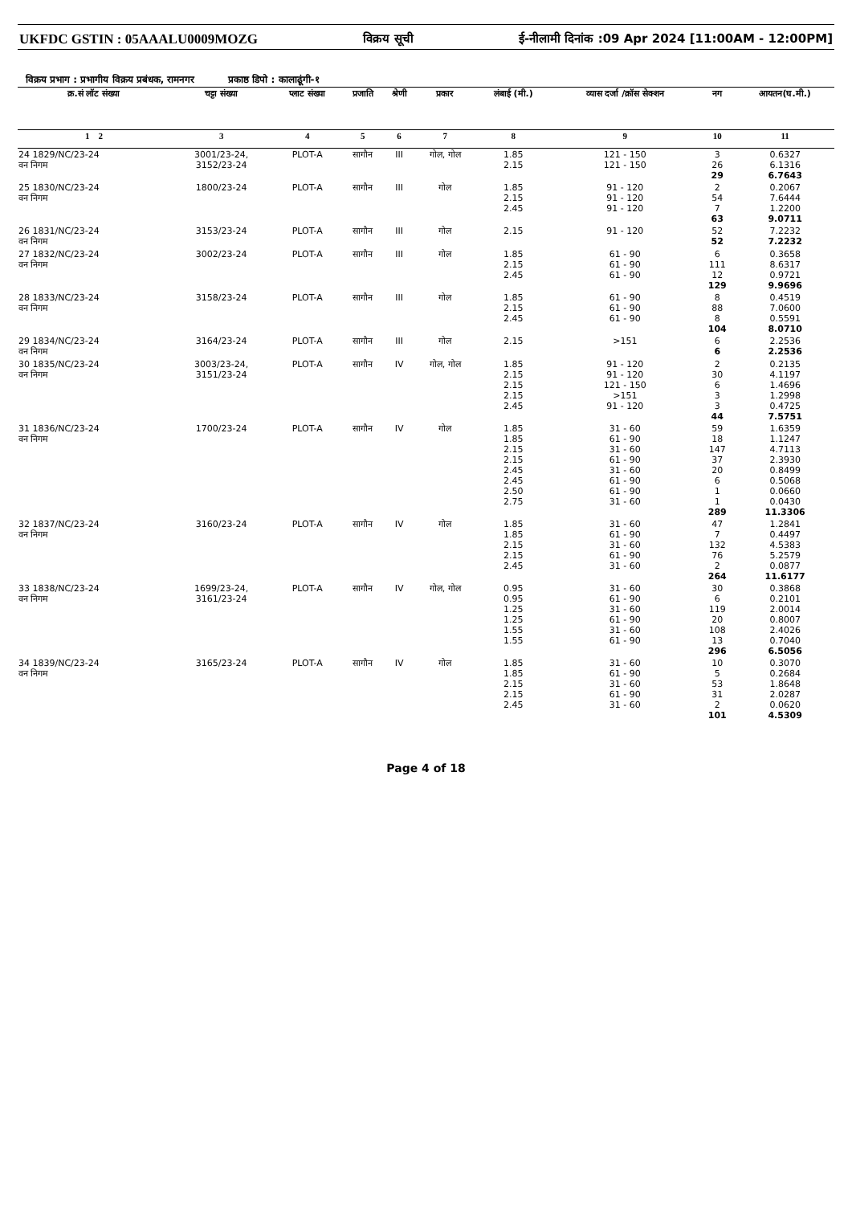UKFDC GSTIN : 05AAALU0009MOZG विक्रय सूची ई-नीलामी दिनांक :09 Apr 2024 [11:00AM - 12:00PM]
विक्रय प्रभाग : प्रभागीय विक्रय प्रबंधक, रामनगर प्रकाष्ठ डिपो : कालाढूंगी-१
| क्र.सं लॉट संख्या | चट्टा संख्या | प्लाट संख्या | प्रजाति | श्रेणी | प्रकार | लंबाई (मी.) | व्यास दर्जा /क्रॉस सेक्शन | नग | आयतन(घ.मी.) |
| --- | --- | --- | --- | --- | --- | --- | --- | --- | --- |
| 1 2 | 3 | 4 | 5 | 6 | 7 | 8 | 9 | 10 | 11 |
| 24 1829/NC/23-24 वन निगम | 3001/23-24, 3152/23-24 | PLOT-A | सागौन | III | गोल, गोल | 1.85 2.15 | 121 - 150 121 - 150 | 3 26 29 | 0.6327 6.1316 6.7643 |
| 25 1830/NC/23-24 वन निगम | 1800/23-24 | PLOT-A | सागौन | III | गोल | 1.85 2.15 2.45 | 91 - 120 91 - 120 91 - 120 | 2 54 7 63 | 0.2067 7.6444 1.2200 9.0711 |
| 26 1831/NC/23-24 वन निगम | 3153/23-24 | PLOT-A | सागौन | III | गोल | 2.15 | 91 - 120 | 52 52 | 7.2232 7.2232 |
| 27 1832/NC/23-24 वन निगम | 3002/23-24 | PLOT-A | सागौन | III | गोल | 1.85 2.15 2.45 | 61 - 90 61 - 90 61 - 90 | 6 111 12 129 | 0.3658 8.6317 0.9721 9.9696 |
| 28 1833/NC/23-24 वन निगम | 3158/23-24 | PLOT-A | सागौन | III | गोल | 1.85 2.15 2.45 | 61 - 90 61 - 90 61 - 90 | 8 88 8 104 | 0.4519 7.0600 0.5591 8.0710 |
| 29 1834/NC/23-24 वन निगम | 3164/23-24 | PLOT-A | सागौन | III | गोल | 2.15 | >151 | 6 6 | 2.2536 2.2536 |
| 30 1835/NC/23-24 वन निगम | 3003/23-24, 3151/23-24 | PLOT-A | सागौन | IV | गोल, गोल | 1.85 2.15 2.15 2.15 2.45 | 91 - 120 91 - 120 121 - 150 >151 91 - 120 | 2 30 6 3 3 44 | 0.2135 4.1197 1.4696 1.2998 0.4725 7.5751 |
| 31 1836/NC/23-24 वन निगम | 1700/23-24 | PLOT-A | सागौन | IV | गोल | 1.85 1.85 2.15 2.15 2.45 2.45 2.50 2.75 | 31 - 60 61 - 90 31 - 60 61 - 90 31 - 60 61 - 90 61 - 90 31 - 60 | 59 18 147 37 20 6 1 1 289 | 1.6359 1.1247 4.7113 2.3930 0.8499 0.5068 0.0660 0.0430 11.3306 |
| 32 1837/NC/23-24 वन निगम | 3160/23-24 | PLOT-A | सागौन | IV | गोल | 1.85 1.85 2.15 2.15 2.45 | 31 - 60 61 - 90 31 - 60 61 - 90 31 - 60 | 47 7 132 76 2 264 | 1.2841 0.4497 4.5383 5.2579 0.0877 11.6177 |
| 33 1838/NC/23-24 वन निगम | 1699/23-24, 3161/23-24 | PLOT-A | सागौन | IV | गोल, गोल | 0.95 0.95 1.25 1.25 1.55 1.55 | 31 - 60 61 - 90 31 - 60 61 - 90 31 - 60 61 - 90 | 30 6 119 20 108 13 296 | 0.3868 0.2101 2.0014 0.8007 2.4026 0.7040 6.5056 |
| 34 1839/NC/23-24 वन निगम | 3165/23-24 | PLOT-A | सागौन | IV | गोल | 1.85 1.85 2.15 2.15 2.45 | 31 - 60 61 - 90 31 - 60 61 - 90 31 - 60 | 10 5 53 31 2 101 | 0.3070 0.2684 1.8648 2.0287 0.0620 4.5309 |
Page 4 of 18